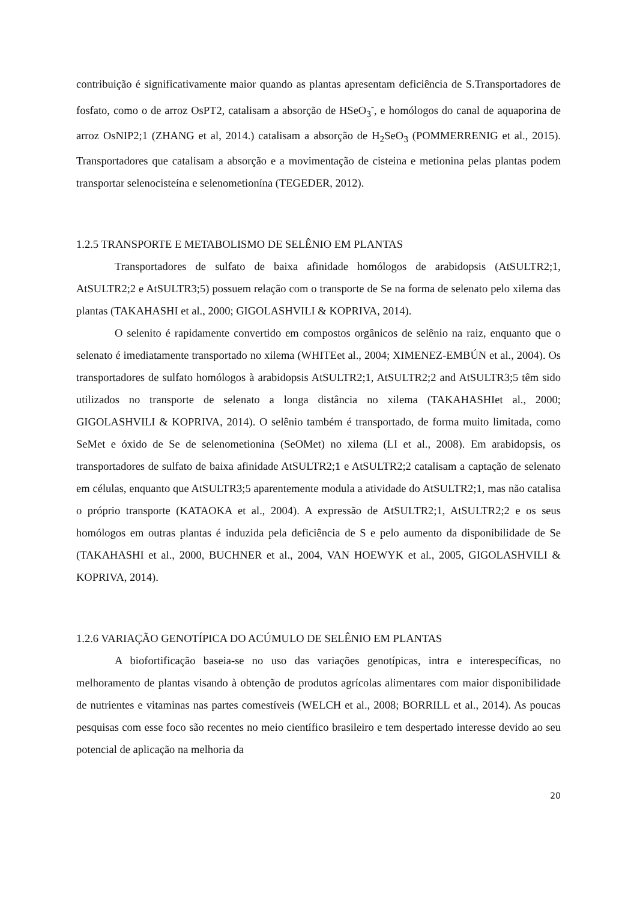contribuição é significativamente maior quando as plantas apresentam deficiência de S.Transportadores de fosfato, como o de arroz OsPT2, catalisam a absorção de HSeO<sub>3</sub><sup>-</sup>, e homólogos do canal de aquaporina de arroz OsNIP2;1 (ZHANG et al, 2014.) catalisam a absorção de H<sub>2</sub>SeO<sub>3</sub> (POMMERRENIG et al., 2015). Transportadores que catalisam a absorção e a movimentação de cisteina e metionina pelas plantas podem transportar selenocisteína e selenometionína (TEGEDER, 2012).
1.2.5 TRANSPORTE E METABOLISMO DE SELÊNIO EM PLANTAS
Transportadores de sulfato de baixa afinidade homólogos de arabidopsis (AtSULTR2;1, AtSULTR2;2 e AtSULTR3;5) possuem relação com o transporte de Se na forma de selenato pelo xilema das plantas (TAKAHASHI et al., 2000; GIGOLASHVILI & KOPRIVA, 2014).
O selenito é rapidamente convertido em compostos orgânicos de selênio na raiz, enquanto que o selenato é imediatamente transportado no xilema (WHITEet al., 2004; XIMENEZ-EMBÚN et al., 2004). Os transportadores de sulfato homólogos à arabidopsis AtSULTR2;1, AtSULTR2;2 and AtSULTR3;5 têm sido utilizados no transporte de selenato a longa distância no xilema (TAKAHASHIet al., 2000; GIGOLASHVILI & KOPRIVA, 2014). O selênio também é transportado, de forma muito limitada, como SeMet e óxido de Se de selenometionina (SeOMet) no xilema (LI et al., 2008). Em arabidopsis, os transportadores de sulfato de baixa afinidade AtSULTR2;1 e AtSULTR2;2 catalisam a captação de selenato em células, enquanto que AtSULTR3;5 aparentemente modula a atividade do AtSULTR2;1, mas não catalisa o próprio transporte (KATAOKA et al., 2004). A expressão de AtSULTR2;1, AtSULTR2;2 e os seus homólogos em outras plantas é induzida pela deficiência de S e pelo aumento da disponibilidade de Se (TAKAHASHI et al., 2000, BUCHNER et al., 2004, VAN HOEWYK et al., 2005, GIGOLASHVILI & KOPRIVA, 2014).
1.2.6 VARIAÇÃO GENOTÍPICA DO ACÚMULO DE SELÊNIO EM PLANTAS
A biofortificação baseia-se no uso das variações genotípicas, intra e interespecíficas, no melhoramento de plantas visando à obtenção de produtos agrícolas alimentares com maior disponibilidade de nutrientes e vitaminas nas partes comestíveis (WELCH et al., 2008; BORRILL et al., 2014). As poucas pesquisas com esse foco são recentes no meio científico brasileiro e tem despertado interesse devido ao seu potencial de aplicação na melhoria da
20